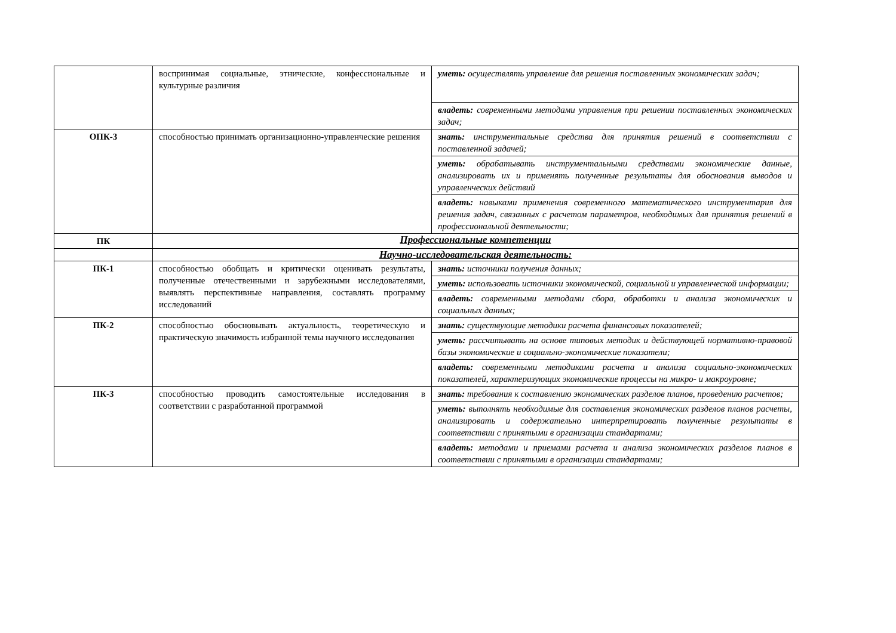| | воспринимая социальные, этнические, конфессиональные и культурные различия | уметь: осуществлять управление для решения поставленных экономических задач; |
| | | владеть: современными методами управления при решении поставленных экономических задач; |
| ОПК-3 | способностью принимать организационно-управленческие решения | знать: инструментальные средства для принятия решений в соответствии с поставленной задачей; |
| | | уметь: обрабатывать инструментальными средствами экономические данные, анализировать их и применять полученные результаты для обоснования выводов и управленческих действий |
| | | владеть: навыками применения современного математического инструментария для решения задач, связанных с расчетом параметров, необходимых для принятия решений в профессиональной деятельности; |
| ПК | Профессиональные компетенции | |
| | Научно-исследовательская деятельность: | |
| ПК-1 | способностью обобщать и критически оценивать результаты, полученные отечественными и зарубежными исследователями, выявлять перспективные направления, составлять программу исследований | знать: источники получения данных; |
| | | уметь: использовать источники экономической, социальной и управленческой информации; |
| | | владеть: современными методами сбора, обработки и анализа экономических и социальных данных; |
| ПК-2 | способностью обосновывать актуальность, теоретическую и практическую значимость избранной темы научного исследования | знать: существующие методики расчета финансовых показателей; |
| | | уметь: рассчитывать на основе типовых методик и действующей нормативно-правовой базы экономические и социально-экономические показатели; |
| | | владеть: современными методиками расчета и анализа социально-экономических показателей, характеризующих экономические процессы на микро- и макроуровне; |
| ПК-3 | способностью проводить самостоятельные исследования в соответствии с разработанной программой | знать: требования к составлению экономических разделов планов, проведению расчетов; |
| | | уметь: выполнять необходимые для составления экономических разделов планов расчеты, анализировать и содержательно интерпретировать полученные результаты в соответствии с принятыми в организации стандартами; |
| | | владеть: методами и приемами расчета и анализа экономических разделов планов в соответствии с принятыми в организации стандартами; |